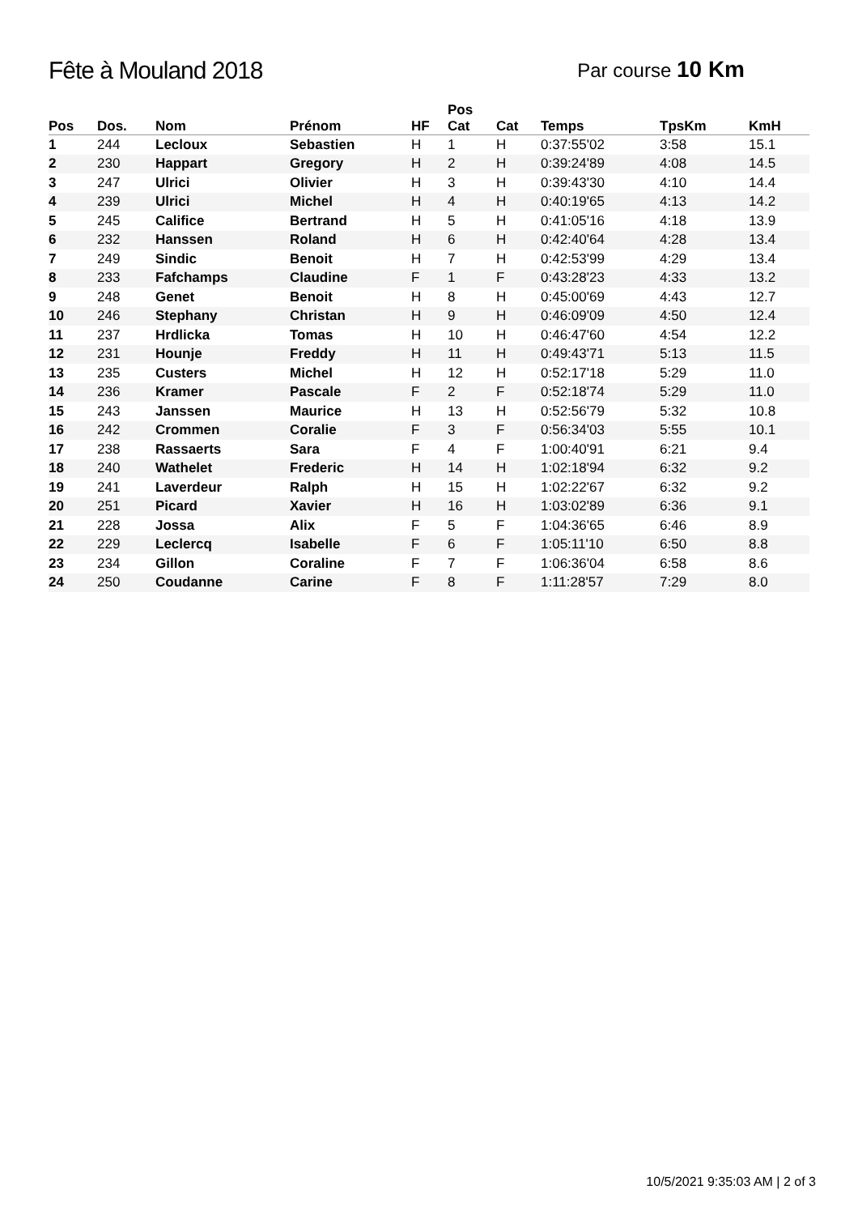Fête à Mouland 2018
Par course 10 Km
| Pos | Dos. | Nom | Prénom | HF | Pos Cat | Cat | Temps | TpsKm | KmH |
| --- | --- | --- | --- | --- | --- | --- | --- | --- | --- |
| 1 | 244 | Lecloux | Sebastien | H | 1 | H | 0:37:55'02 | 3:58 | 15.1 |
| 2 | 230 | Happart | Gregory | H | 2 | H | 0:39:24'89 | 4:08 | 14.5 |
| 3 | 247 | Ulrici | Olivier | H | 3 | H | 0:39:43'30 | 4:10 | 14.4 |
| 4 | 239 | Ulrici | Michel | H | 4 | H | 0:40:19'65 | 4:13 | 14.2 |
| 5 | 245 | Califice | Bertrand | H | 5 | H | 0:41:05'16 | 4:18 | 13.9 |
| 6 | 232 | Hanssen | Roland | H | 6 | H | 0:42:40'64 | 4:28 | 13.4 |
| 7 | 249 | Sindic | Benoit | H | 7 | H | 0:42:53'99 | 4:29 | 13.4 |
| 8 | 233 | Fafchamps | Claudine | F | 1 | F | 0:43:28'23 | 4:33 | 13.2 |
| 9 | 248 | Genet | Benoit | H | 8 | H | 0:45:00'69 | 4:43 | 12.7 |
| 10 | 246 | Stephany | Christan | H | 9 | H | 0:46:09'09 | 4:50 | 12.4 |
| 11 | 237 | Hrdlicka | Tomas | H | 10 | H | 0:46:47'60 | 4:54 | 12.2 |
| 12 | 231 | Hounje | Freddy | H | 11 | H | 0:49:43'71 | 5:13 | 11.5 |
| 13 | 235 | Custers | Michel | H | 12 | H | 0:52:17'18 | 5:29 | 11.0 |
| 14 | 236 | Kramer | Pascale | F | 2 | F | 0:52:18'74 | 5:29 | 11.0 |
| 15 | 243 | Janssen | Maurice | H | 13 | H | 0:52:56'79 | 5:32 | 10.8 |
| 16 | 242 | Crommen | Coralie | F | 3 | F | 0:56:34'03 | 5:55 | 10.1 |
| 17 | 238 | Rassaerts | Sara | F | 4 | F | 1:00:40'91 | 6:21 | 9.4 |
| 18 | 240 | Wathelet | Frederic | H | 14 | H | 1:02:18'94 | 6:32 | 9.2 |
| 19 | 241 | Laverdeur | Ralph | H | 15 | H | 1:02:22'67 | 6:32 | 9.2 |
| 20 | 251 | Picard | Xavier | H | 16 | H | 1:03:02'89 | 6:36 | 9.1 |
| 21 | 228 | Jossa | Alix | F | 5 | F | 1:04:36'65 | 6:46 | 8.9 |
| 22 | 229 | Leclercq | Isabelle | F | 6 | F | 1:05:11'10 | 6:50 | 8.8 |
| 23 | 234 | Gillon | Coraline | F | 7 | F | 1:06:36'04 | 6:58 | 8.6 |
| 24 | 250 | Coudanne | Carine | F | 8 | F | 1:11:28'57 | 7:29 | 8.0 |
10/5/2021 9:35:03 AM | 2 of 3